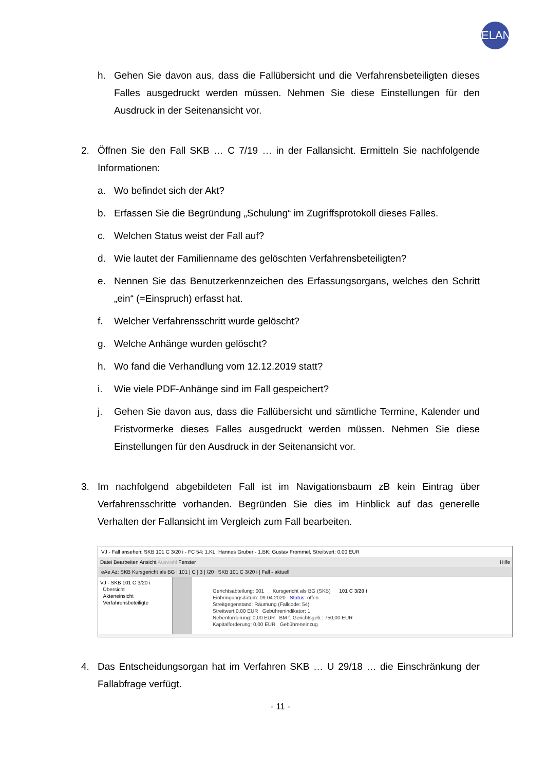ELAN
h. Gehen Sie davon aus, dass die Fallübersicht und die Verfahrensbeteiligten dieses Falles ausgedruckt werden müssen. Nehmen Sie diese Einstellungen für den Ausdruck in der Seitenansicht vor.
2. Öffnen Sie den Fall SKB … C 7/19 … in der Fallansicht. Ermitteln Sie nachfolgende Informationen:
a. Wo befindet sich der Akt?
b. Erfassen Sie die Begründung „Schulung“ im Zugriffsprotokoll dieses Falles.
c. Welchen Status weist der Fall auf?
d. Wie lautet der Familienname des gelöschten Verfahrensbeteiligten?
e. Nennen Sie das Benutzerkennzeichen des Erfassungsorgans, welches den Schritt „ein“ (=Einspruch) erfasst hat.
f. Welcher Verfahrensschritt wurde gelöscht?
g. Welche Anhänge wurden gelöscht?
h. Wo fand die Verhandlung vom 12.12.2019 statt?
i. Wie viele PDF-Anhänge sind im Fall gespeichert?
j. Gehen Sie davon aus, dass die Fallübersicht und sämtliche Termine, Kalender und Fristvormerke dieses Falles ausgedruckt werden müssen. Nehmen Sie diese Einstellungen für den Ausdruck in der Seitenansicht vor.
3. Im nachfolgend abgebildeten Fall ist im Navigationsbaum zB kein Eintrag über Verfahrensschritte vorhanden. Begründen Sie dies im Hinblick auf das generelle Verhalten der Fallansicht im Vergleich zum Fall bearbeiten.
VJ - Fall ansehen: SKB 101 C 3/20 i - FC 54: 1.KL: Hannes Gruber - 1.BK: Gustav Frommel, Streitwert: 0,00 EUR
Datei Bearbeiten Ansicht Auswahl Fenster Hilfe
eAe Az: SKB Kursgericht als BG | 101 | C | 3 | /20 | SKB 101 C 3/20 i | Fall - aktuell
VJ - SKB 101 C 3/20 i
Übersicht
Akteneinsicht
Verfahrensbeteiligte
Gerichtsabteilung: 001 Kursgericht als BG (SKB) 101 C 3/20 i
Einbringungsdatum: 09.04.2020 Status: offen
Streitgegenstand: Räumung (Fallcode: 54)
Streitwert 0,00 EUR Gebührenindikator: 1
Nebenforderung: 0,00 EUR BM f. Gerichtsgeb.: 750,00 EUR
Kapitalforderung: 0,00 EUR Gebühreneinzug
4. Das Entscheidungsorgan hat im Verfahren SKB … U 29/18 … die Einschränkung der Fallabfrage verfügt.
- 11 -